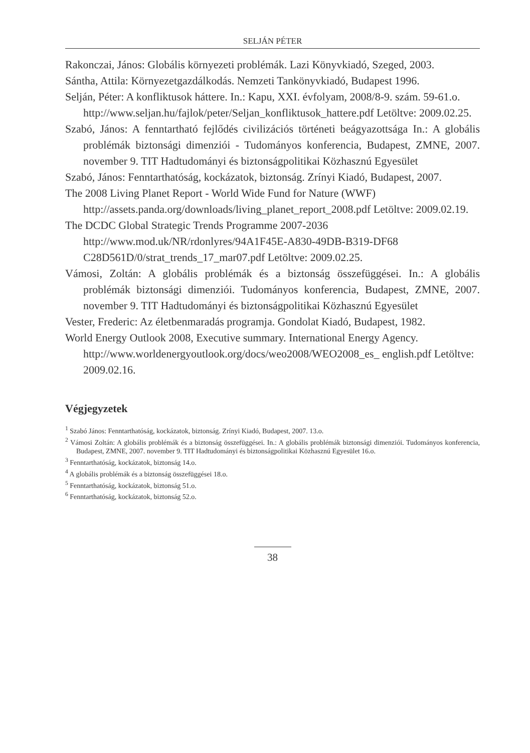SELJÁN PÉTER
Rakonczai, János: Globális környezeti problémák. Lazi Könyvkiadó, Szeged, 2003.
Sántha, Attila: Környezetgazdálkodás. Nemzeti Tankönyvkiadó, Budapest 1996.
Selján, Péter: A konfliktusok háttere. In.: Kapu, XXI. évfolyam, 2008/8-9. szám. 59-61.o.
http://www.seljan.hu/fajlok/peter/Seljan_konfliktusok_hattere.pdf Letöltve: 2009.02.25.
Szabó, János: A fenntartható fejlődés civilizációs történeti beágyazottsága In.: A globális problémák biztonsági dimenziói - Tudományos konferencia, Budapest, ZMNE, 2007. november 9. TIT Hadtudományi és biztonságpolitikai Közhasznú Egyesület
Szabó, János: Fenntarthatóság, kockázatok, biztonság. Zrínyi Kiadó, Budapest, 2007.
The 2008 Living Planet Report - World Wide Fund for Nature (WWF)
http://assets.panda.org/downloads/living_planet_report_2008.pdf Letöltve: 2009.02.19.
The DCDC Global Strategic Trends Programme 2007-2036
http://www.mod.uk/NR/rdonlyres/94A1F45E-A830-49DB-B319-DF68 C28D561D/0/strat_trends_17_mar07.pdf Letöltve: 2009.02.25.
Vámosi, Zoltán: A globális problémák és a biztonság összefüggései. In.: A globális problémák biztonsági dimenziói. Tudományos konferencia, Budapest, ZMNE, 2007. november 9. TIT Hadtudományi és biztonságpolitikai Közhasznú Egyesület
Vester, Frederic: Az életbenmaradás programja. Gondolat Kiadó, Budapest, 1982.
World Energy Outlook 2008, Executive summary. International Energy Agency.
http://www.worldenergyoutlook.org/docs/weo2008/WEO2008_es_ english.pdf Letöltve: 2009.02.16.
Végjegyzetek
<sup>1</sup> Szabó János: Fenntarthatóság, kockázatok, biztonság. Zrínyi Kiadó, Budapest, 2007. 13.o.
<sup>2</sup> Vámosi Zoltán: A globális problémák és a biztonság összefüggései. In.: A globális problémák biztonsági dimenziói. Tudományos konferencia, Budapest, ZMNE, 2007. november 9. TIT Hadtudományi és biztonságpolitikai Közhasznú Egyesület 16.o.
<sup>3</sup> Fenntarthatóság, kockázatok, biztonság 14.o.
<sup>4</sup> A globális problémák és a biztonság összefüggései 18.o.
<sup>5</sup> Fenntarthatóság, kockázatok, biztonság 51.o.
<sup>6</sup> Fenntarthatóság, kockázatok, biztonság 52.o.
38